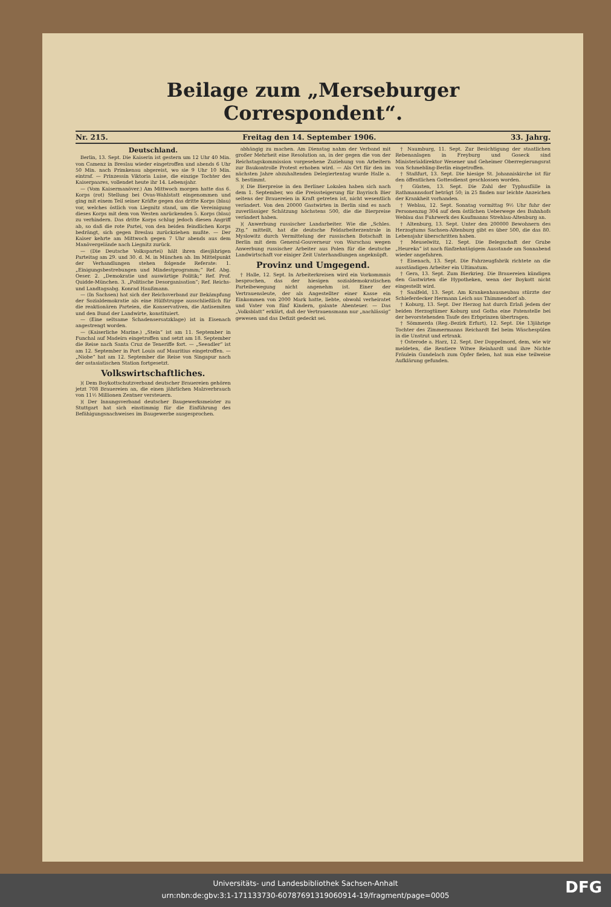Beilage zum „Merseburger Correspondent“.
Nr. 215. Freitag den 14. September 1906. 33. Jahrg.
Deutschland.
Berlin, 13. Sept. Die Kaiserin ist gestern um 12 Uhr 40 Min. von Camenz in Breslau wieder eingetroffen und abends 6 Uhr 50 Min. nach Primkenau abgereist, wo sie 9 Uhr 10 Min. eintraf. — Prinzessin Viktoria Luise, die einzige Tochter des Kaiserpaares, vollendet heute ihr 14. Lebensjahr.
— (Vom Kaisermanöver.) Am Mittwoch morgen hatte das 6. Korps (rot) Stellung bei Ovas-Wahlstatt eingenommen und ging mit einem Teil seiner Kräfte gegen das dritte Korps (blau) vor, welches östlich von Liegnitz stand, um die Vereinigung dieses Korps mit dem von Westen anrückenden 5. Korps (blau) zu verhindern. Das dritte Korps schlug jedoch diesen Angriff ab, so daß die rote Partei, von den beiden feindlichen Korps bedrängt, sich gegen Breslau zurückziehen mußte. — Der Kaiser kehrte am Mittwoch gegen 7 Uhr abends aus dem Manövergelände nach Liegnitz zurück.
— (Die Deutsche Volkspartei) hält ihren diesjährigen Parteitag am 29. und 30. d. M. in München ab. Im Mittelpunkt der Verhandlungen stehen folgende Referate: 1. „Einigungsbestrebungen und Mindestprogramm;“ Ref. Abg. Oeser. 2. „Demokratie und auswärtige Politik;“ Ref. Prof. Quidde-München. 3. „Politische Desorganisation“; Ref. Reichs- und Landtagsabg. Konrad Haußmann.
— (In Sachsen) hat sich der Reichsverband zur Bekämpfung der Sozialdemokratie als eine Hülfstruppe ausschließlich für die reaktionären Parteien, die Konservativen, die Antisemiten und den Bund der Landwirte, konstituiert.
— (Eine seltsame Schadensersatzklage) ist in Eisenach angestrengt worden.
— (Kaiserliche Marine.) „Stein“ ist am 11. September in Funchal auf Madeira eingetroffen und setzt am 18. September die Reise nach Santa Cruz de Teneriffe fort. — „Seeadler“ ist am 12. September in Port Louis auf Mauritius eingetroffen. — „Niobe“ hat am 12. September die Reise von Singapur nach der ostasiatischen Station fortgesetzt.
Volkswirtschaftliches.
)( Dem Boykottschutzverband deutscher Brauereien gehören jetzt 708 Brauereien an, die einen jährlichen Malzverbrauch von 11½ Millionen Zentner versteuern.
)( Der Innungsverband deutscher Baugewerksmeister zu Stuttgart hat sich einstimmig für die Einführung des Befähigungsnachweises im Baugewerbe ausgesprochen.
abhängig zu machen. Am Dienstag nahm der Verband mit großer Mehrheit eine Resolution an, in der gegen die von der Reichstagskommission vorgesehene Zuziehung von Arbeitern zur Baukontrolle Protest erhoben wird. — Als Ort für den im nächsten Jahre abzuhaltenden Delegiertentag wurde Halle a. S. bestimmt.
)( Die Bierpreise in den Berliner Lokalen haben sich nach dem 1. September, wo die Preissteigerung für Bayrisch Bier seitens der Brauereien in Kraft getreten ist, nicht wesentlich verändert. Von den 20000 Gastwirten in Berlin sind es nach zuverlässiger Schätzung höchstens 500, die die Bierpreise verändert haben.
)( Anwerbung russischer Landarbeiter. Wie die „Schles. Ztg.“ mitteilt, hat die deutsche Feldarbeiterzentrale in Myslowitz durch Vermittelung der russischen Botschaft in Berlin mit dem General-Gouverneur von Warschau wegen Anwerbung russischer Arbeiter aus Polen für die deutsche Landwirtschaft vor einiger Zeit Unterhandlungen angeknüpft.
Provinz und Umgegend.
† Halle, 12. Sept. In Arbeiterkreisen wird ein Vorkommnis besprochen, das der hiesigen sozialdemokratischen Parteibewegung nicht angenehm ist. Einer der Vertrauensleute, der als Angestellter einer Kasse ein Einkommen von 2000 Mark hatte, liebte, obwohl verheiratet und Vater von fünf Kindern, galante Abenteuer. — Das „Volksblatt“ erklärt, daß der Vertrauensmann nur „nachlässig“ gewesen und das Defizit gedeckt sei.
† Naumburg, 11. Sept. Zur Besichtigung der staatlichen Rebenanlagen in Freyburg und Goseck sind Ministerialdirektor Wesener und Geheimer Oberregierungsrat von Schmebling-Berlin eingetroffen.
† Staßfurt, 13. Sept. Die hiesige St. Johanniskirche ist für den öffentlichen Gottesdienst geschlossen worden.
† Güsten, 13. Sept. Die Zahl der Typhusfälle in Rathmannsdorf beträgt 50; in 25 finden nur leichte Anzeichen der Krankheit vorhanden.
† Weblau, 12. Sept. Sonntag vormittag 9½ Uhr fuhr der Personenzug 304 auf dem östlichen Ueberwege des Bahnhofs Weblau das Fuhrwerk des Kaufmanns Strehlau-Altenburg an.
† Altenburg, 13. Sept. Unter den 200000 Bewohnern des Herzogtums Sachsen-Altenburg gibt es über 500, die das 80. Lebensjahr überschritten haben.
† Meuselwitz, 12. Sept. Die Belegschaft der Grube „Heureka“ ist nach fünfzehntägigem Ausstande am Sonnabend wieder angefahren.
† Eisenach, 13. Sept. Die Fahrzeugfabrik richtete an die ausständigen Arbeiter ein Ultimatum.
† Gera, 13. Sept. Zum Bierkrieg. Die Brauereien kündigen den Gastwirten die Hypotheken, wenn der Boykott nicht eingestellt wird.
† Saalfeld, 13. Sept. Am Krankenhausneubau stürzte der Schieferdecker Hermann Leich aus Thimmendorf ab.
† Koburg, 13. Sept. Der Herzog hat durch Erlaß jedem der beiden Herzogtümer Koburg und Gotha eine Patenstelle bei der bevorstehenden Taufe des Erbprinzen übertragen.
† Sömmerda (Reg.-Bezirk Erfurt), 12. Sept. Die 13jährige Tochter des Zimmermanns Reichardt fiel beim Wäschespülen in die Unstrut und ertrank.
† Osterode a. Harz, 12. Sept. Der Doppelmord, dem, wie wir meldeten, die Rentiere Witwe Reinhardt und ihre Nichte Fräulein Gundelach zum Opfer fielen, hat nun eine teilweise Aufklärung gefunden.
Universitäts- und Landesbibliothek Sachsen-Anhalt
urn:nbn:de:gbv:3:1-171133730-60787691319060914-19/fragment/page=0005
DFG